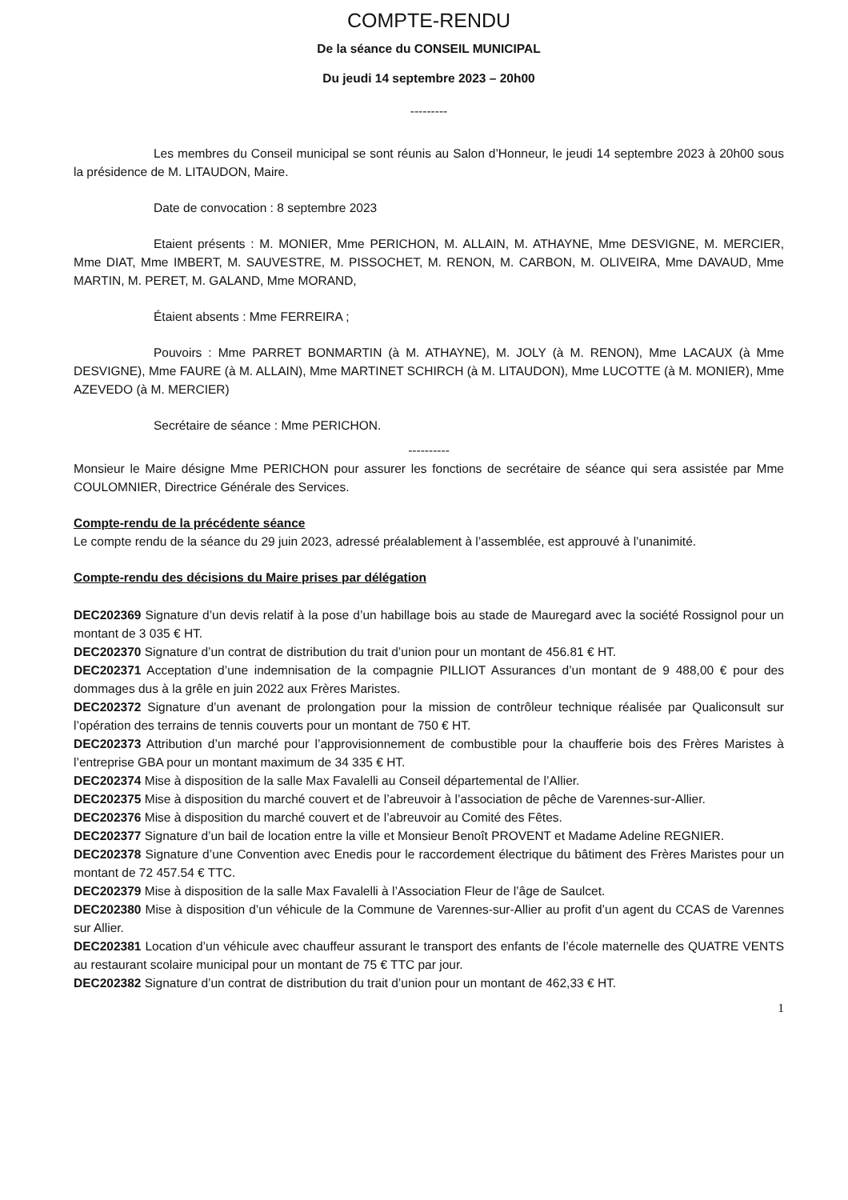COMPTE-RENDU
De la séance du CONSEIL MUNICIPAL
Du jeudi 14 septembre 2023 – 20h00
---------
Les membres du Conseil municipal se sont réunis au Salon d’Honneur, le jeudi 14 septembre 2023 à 20h00 sous la présidence de M. LITAUDON, Maire.
Date de convocation : 8 septembre 2023
Etaient présents : M. MONIER, Mme PERICHON, M. ALLAIN, M. ATHAYNE, Mme DESVIGNE, M. MERCIER, Mme DIAT, Mme IMBERT, M. SAUVESTRE, M. PISSOCHET, M. RENON, M. CARBON, M. OLIVEIRA, Mme DAVAUD, Mme MARTIN, M. PERET, M. GALAND, Mme MORAND,
Étaient absents : Mme FERREIRA ;
Pouvoirs : Mme PARRET BONMARTIN (à M. ATHAYNE), M. JOLY (à M. RENON), Mme LACAUX (à Mme DESVIGNE), Mme FAURE (à M. ALLAIN), Mme MARTINET SCHIRCH (à M. LITAUDON), Mme LUCOTTE (à M. MONIER), Mme AZEVEDO (à M. MERCIER)
Secrétaire de séance : Mme PERICHON.
----------
Monsieur le Maire désigne Mme PERICHON pour assurer les fonctions de secrétaire de séance qui sera assistée par Mme COULOMNIER, Directrice Générale des Services.
Compte-rendu de la précédente séance
Le compte rendu de la séance du 29 juin 2023, adressé préalablement à l’assemblée, est approuvé à l’unanimité.
Compte-rendu des décisions du Maire prises par délégation
DEC202369 Signature d’un devis relatif à la pose d’un habillage bois au stade de Mauregard avec la société Rossignol pour un montant de 3 035 € HT.
DEC202370 Signature d’un contrat de distribution du trait d’union pour un montant de 456.81 € HT.
DEC202371 Acceptation d’une indemnisation de la compagnie PILLIOT Assurances d’un montant de 9 488,00 € pour des dommages dus à la grêle en juin 2022 aux Frères Maristes.
DEC202372 Signature d’un avenant de prolongation pour la mission de contrôleur technique réalisée par Qualiconsult sur l’opération des terrains de tennis couverts pour un montant de 750 € HT.
DEC202373 Attribution d’un marché pour l’approvisionnement de combustible pour la chaufferie bois des Frères Maristes à l’entreprise GBA pour un montant maximum de 34 335 € HT.
DEC202374 Mise à disposition de la salle Max Favalelli au Conseil départemental de l’Allier.
DEC202375 Mise à disposition du marché couvert et de l’abreuvoir à l’association de pêche de Varennes-sur-Allier.
DEC202376 Mise à disposition du marché couvert et de l’abreuvoir au Comité des Fêtes.
DEC202377 Signature d’un bail de location entre la ville et Monsieur Benoît PROVENT et Madame Adeline REGNIER.
DEC202378 Signature d’une Convention avec Enedis pour le raccordement électrique du bâtiment des Frères Maristes pour un montant de 72 457.54 € TTC.
DEC202379 Mise à disposition de la salle Max Favalelli à l’Association Fleur de l’âge de Saulcet.
DEC202380 Mise à disposition d’un véhicule de la Commune de Varennes-sur-Allier au profit d’un agent du CCAS de Varennes sur Allier.
DEC202381 Location d’un véhicule avec chauffeur assurant le transport des enfants de l’école maternelle des QUATRE VENTS au restaurant scolaire municipal pour un montant de 75 € TTC par jour.
DEC202382 Signature d’un contrat de distribution du trait d’union pour un montant de 462,33 € HT.
1